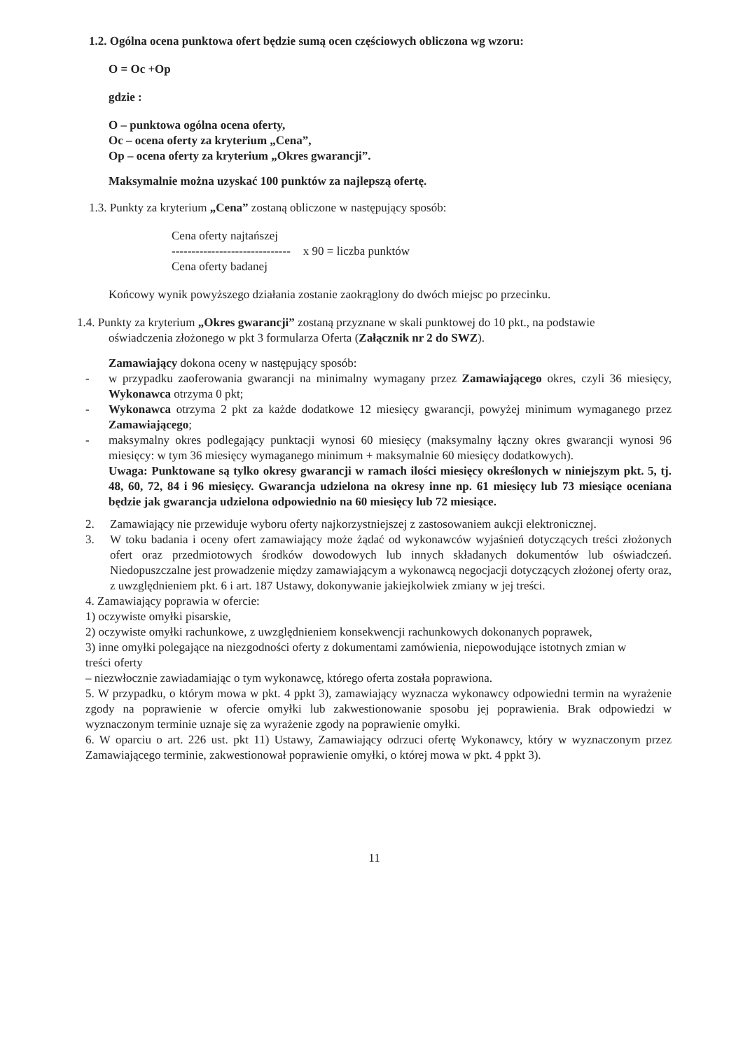1.2. Ogólna ocena punktowa ofert będzie sumą ocen częściowych obliczona wg wzoru:
O = Oc +Op
gdzie :
O – punktowa ogólna ocena oferty,
Oc – ocena oferty za kryterium „Cena”,
Op – ocena oferty za kryterium „Okres gwarancji”.
Maksymalnie można uzyskać 100 punktów za najlepszą ofertę.
1.3. Punkty za kryterium „Cena” zostaną obliczone w następujący sposób:
Cena oferty najtańszej
------------------------------
Cena oferty badanej
x 90 = liczba punktów
Końcowy wynik powyższego działania zostanie zaokrąglony do dwóch miejsc po przecinku.
1.4. Punkty za kryterium „Okres gwarancji” zostaną przyznane w skali punktowej do 10 pkt., na podstawie
oświadczenia złożonego w pkt 3 formularza Oferta (Załącznik nr 2 do SWZ).
Zamawiający dokona oceny w następujący sposób:
- w przypadku zaoferowania gwarancji na minimalny wymagany przez Zamawiającego okres, czyli 36 miesięcy, Wykonawca otrzyma 0 pkt;
- Wykonawca otrzyma 2 pkt za każde dodatkowe 12 miesięcy gwarancji, powyżej minimum wymaganego przez Zamawiającego;
- maksymalny okres podlegający punktacji wynosi 60 miesięcy (maksymalny łączny okres gwarancji wynosi 96 miesięcy: w tym 36 miesięcy wymaganego minimum + maksymalnie 60 miesięcy dodatkowych).
Uwaga: Punktowane są tylko okresy gwarancji w ramach ilości miesięcy określonych w niniejszym pkt. 5, tj. 48, 60, 72, 84 i 96 miesięcy. Gwarancja udzielona na okresy inne np. 61 miesięcy lub 73 miesiące oceniana będzie jak gwarancja udzielona odpowiednio na 60 miesięcy lub 72 miesiące.
2. Zamawiający nie przewiduje wyboru oferty najkorzystniejszej z zastosowaniem aukcji elektronicznej.
3. W toku badania i oceny ofert zamawiający może żądać od wykonawców wyjaśnień dotyczących treści złożonych ofert oraz przedmiotowych środków dowodowych lub innych składanych dokumentów lub oświadczeń. Niedopuszczalne jest prowadzenie między zamawiającym a wykonawcą negocjacji dotyczących złożonej oferty oraz, z uwzględnieniem pkt. 6 i art. 187 Ustawy, dokonywanie jakiejkolwiek zmiany w jej treści.
4. Zamawiający poprawia w ofercie:
1) oczywiste omyłki pisarskie,
2) oczywiste omyłki rachunkowe, z uwzględnieniem konsekwencji rachunkowych dokonanych poprawek,
3) inne omyłki polegające na niezgodności oferty z dokumentami zamówienia, niepowodujące istotnych zmian w treści oferty
– niezwłocznie zawiadamiając o tym wykonawcę, którego oferta została poprawiona.
5. W przypadku, o którym mowa w pkt. 4 ppkt 3), zamawiający wyznacza wykonawcy odpowiedni termin na wyrażenie zgody na poprawienie w ofercie omyłki lub zakwestionowanie sposobu jej poprawienia. Brak odpowiedzi w wyznaczonym terminie uznaje się za wyrażenie zgody na poprawienie omyłki.
6. W oparciu o art. 226 ust. pkt 11) Ustawy, Zamawiający odrzuci ofertę Wykonawcy, który w wyznaczonym przez Zamawiającego terminie, zakwestionował poprawienie omyłki, o której mowa w pkt. 4 ppkt 3).
11